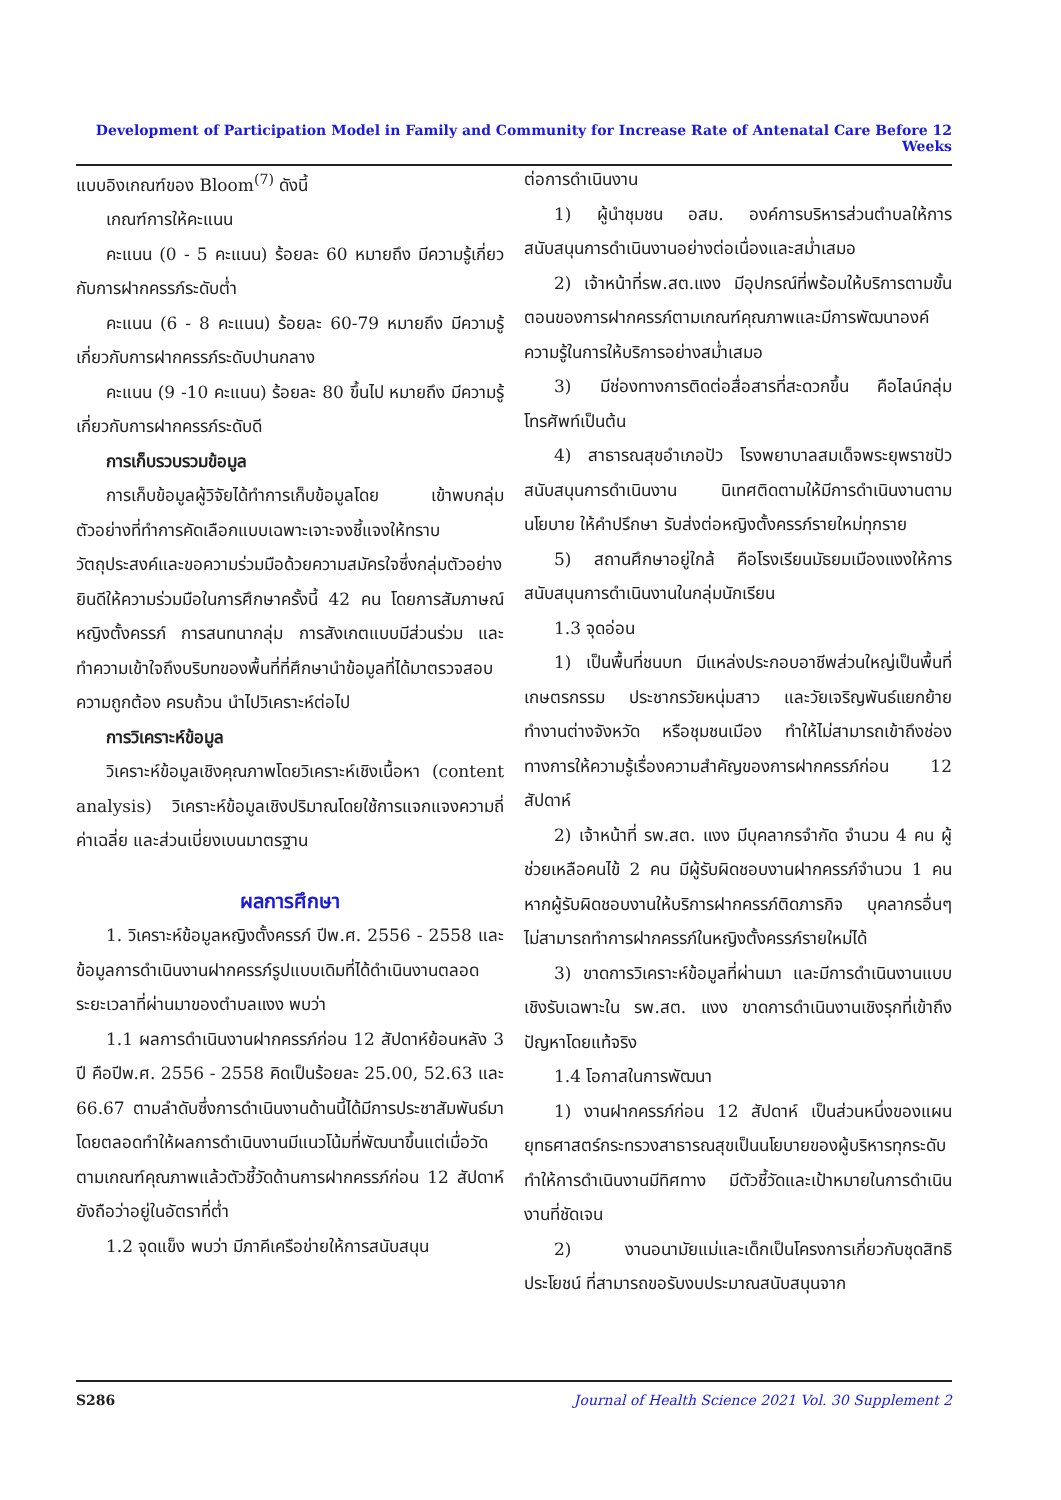Development of Participation Model in Family and Community for Increase Rate of Antenatal Care Before 12 Weeks
แบบอิงเกณฑ์ของ Bloom<sup>(7)</sup> ดังนี้
เกณฑ์การให้คะแนน
คะแนน (0 - 5 คะแนน) ร้อยละ 60 หมายถึง มีความรู้เกี่ยวกับการฝากครรภ์ระดับต่ำ
คะแนน (6 - 8 คะแนน) ร้อยละ 60-79 หมายถึง มีความรู้เกี่ยวกับการฝากครรภ์ระดับปานกลาง
คะแนน (9 -10 คะแนน) ร้อยละ 80 ขึ้นไป หมายถึง มีความรู้เกี่ยวกับการฝากครรภ์ระดับดี
การเก็บรวบรวมข้อมูล
การเก็บข้อมูลผู้วิจัยได้ทำการเก็บข้อมูลโดย เข้าพบกลุ่มตัวอย่างที่ทำการคัดเลือกแบบเฉพาะเจาะจงชี้แจงให้ทราบวัตถุประสงค์และขอความร่วมมือด้วยความสมัครใจซึ่งกลุ่มตัวอย่างยินดีให้ความร่วมมือในการศึกษาครั้งนี้ 42 คน โดยการสัมภาษณ์หญิงตั้งครรภ์ การสนทนากลุ่ม การสังเกตแบบมีส่วนร่วม และทำความเข้าใจถึงบริบทของพื้นที่ที่ศึกษานำข้อมูลที่ได้มาตรวจสอบความถูกต้อง ครบถ้วน นำไปวิเคราะห์ต่อไป
การวิเคราะห์ข้อมูล
วิเคราะห์ข้อมูลเชิงคุณภาพโดยวิเคราะห์เชิงเนื้อหา (content analysis) วิเคราะห์ข้อมูลเชิงปริมาณโดยใช้การแจกแจงความถี่ ค่าเฉลี่ย และส่วนเบี่ยงเบนมาตรฐาน
ผลการศึกษา
1. วิเคราะห์ข้อมูลหญิงตั้งครรภ์ ปีพ.ศ. 2556 - 2558 และข้อมูลการดำเนินงานฝากครรภ์รูปแบบเดิมที่ได้ดำเนินงานตลอดระยะเวลาที่ผ่านมาของตำบลแงง พบว่า
1.1 ผลการดำเนินงานฝากครรภ์ก่อน 12 สัปดาห์ย้อนหลัง 3 ปี คือปีพ.ศ. 2556 - 2558 คิดเป็นร้อยละ 25.00, 52.63 และ 66.67 ตามลำดับซึ่งการดำเนินงานด้านนี้ได้มีการประชาสัมพันธ์มาโดยตลอดทำให้ผลการดำเนินงานมีแนวโน้มที่พัฒนาขึ้นแต่เมื่อวัดตามเกณฑ์คุณภาพแล้วตัวชี้วัดด้านการฝากครรภ์ก่อน 12 สัปดาห์ยังถือว่าอยู่ในอัตราที่ต่ำ
1.2 จุดแข็ง พบว่า มีภาคีเครือข่ายให้การสนับสนุน
ต่อการดำเนินงาน
1) ผู้นำชุมชน อสม. องค์การบริหารส่วนตำบลให้การสนับสนุนการดำเนินงานอย่างต่อเนื่องและสม่ำเสมอ
2) เจ้าหน้าที่รพ.สต.แงง มีอุปกรณ์ที่พร้อมให้บริการตามขั้นตอนของการฝากครรภ์ตามเกณฑ์คุณภาพและมีการพัฒนาองค์ความรู้ในการให้บริการอย่างสม่ำเสมอ
3) มีช่องทางการติดต่อสื่อสารที่สะดวกขึ้น คือไลน์กลุ่ม โทรศัพท์เป็นต้น
4) สาธารณสุขอำเภอปัว โรงพยาบาลสมเด็จพระยุพราชปัว สนับสนุนการดำเนินงาน นิเทศติดตามให้มีการดำเนินงานตามนโยบาย ให้คำปรึกษา รับส่งต่อหญิงตั้งครรภ์รายใหม่ทุกราย
5) สถานศึกษาอยู่ใกล้ คือโรงเรียนมัธยมเมืองแงงให้การสนับสนุนการดำเนินงานในกลุ่มนักเรียน
1.3 จุดอ่อน
1) เป็นพื้นที่ชนบท มีแหล่งประกอบอาชีพส่วนใหญ่เป็นพื้นที่เกษตรกรรม ประชากรวัยหนุ่มสาว และวัยเจริญพันธ์แยกย้ายทำงานต่างจังหวัด หรือชุมชนเมือง ทำให้ไม่สามารถเข้าถึงช่องทางการให้ความรู้เรื่องความสำคัญของการฝากครรภ์ก่อน 12 สัปดาห์
2) เจ้าหน้าที่ รพ.สต. แงง มีบุคลากรจำกัด จำนวน 4 คน ผู้ช่วยเหลือคนไข้ 2 คน มีผู้รับผิดชอบงานฝากครรภ์จำนวน 1 คน หากผู้รับผิดชอบงานให้บริการฝากครรภ์ติดภารกิจ บุคลากรอื่นๆ ไม่สามารถทำการฝากครรภ์ในหญิงตั้งครรภ์รายใหม่ได้
3) ขาดการวิเคราะห์ข้อมูลที่ผ่านมา และมีการดำเนินงานแบบเชิงรับเฉพาะใน รพ.สต. แงง ขาดการดำเนินงานเชิงรุกที่เข้าถึงปัญหาโดยแท้จริง
1.4 โอกาสในการพัฒนา
1) งานฝากครรภ์ก่อน 12 สัปดาห์ เป็นส่วนหนึ่งของแผนยุทธศาสตร์กระทรวงสาธารณสุขเป็นนโยบายของผู้บริหารทุกระดับ ทำให้การดำเนินงานมีทิศทาง มีตัวชี้วัดและเป้าหมายในการดำเนินงานที่ชัดเจน
2) งานอนามัยแม่และเด็กเป็นโครงการเกี่ยวกับชุดสิทธิประโยชน์ ที่สามารถขอรับงบประมาณสนับสนุนจาก
S286 Journal of Health Science 2021 Vol. 30 Supplement 2